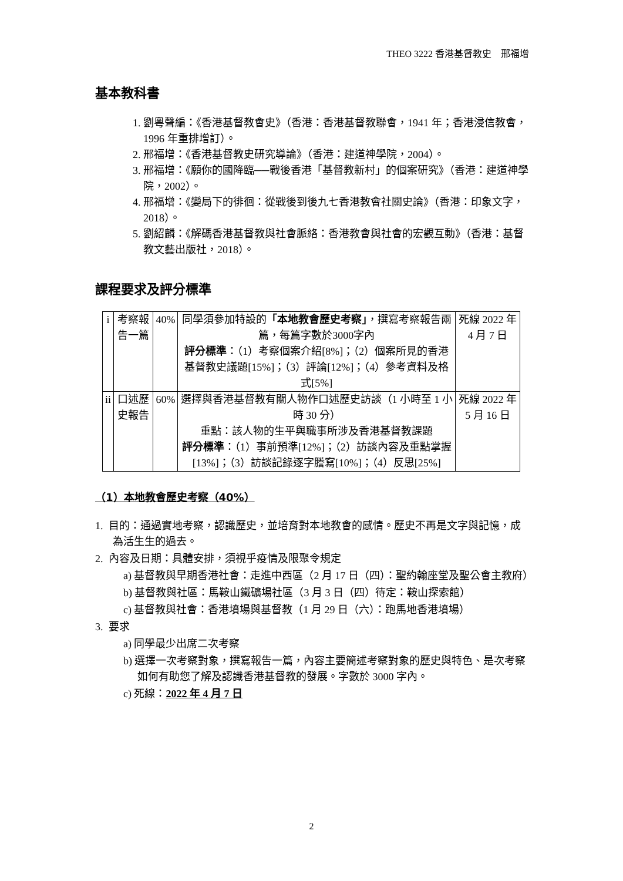THEO 3222 香港基督教史　邢福增
基本教科書
1. 劉粵聲編：《香港基督教會史》（香港：香港基督教聯會，1941 年；香港浸信教會，1996 年重排增訂）。
2. 邢福增：《香港基督教史研究導論》（香港：建道神學院，2004）。
3. 邢福增：《願你的國降臨──戰後香港「基督教新村」的個案研究》（香港：建道神學院，2002）。
4. 邢福增：《變局下的徘徊：從戰後到後九七香港教會社關史論》（香港：印象文字，2018）。
5. 劉紹麟：《解碼香港基督教與社會脈絡：香港教會與社會的宏觀互動》（香港：基督教文藝出版社，2018）。
課程要求及評分標準
| i | 考察報告一篇 | 40% | 同學須參加特設的 「本地教會歷史考察」 ，撰寫考察報告兩篇，每篇字數於3000字內 評分標準 ：（1）考察個案介紹[8%]；（2）個案所見的香港基督教史議題[15%]；（3）評論[12%]；（4）參考資料及格式[5%] | 死線 2022 年 4 月 7 日 |
| ii | 口述歷史報告 | 60% | 選擇與香港基督教有關人物作口述歷史訪談（1 小時至 1 小時 30 分） 重點：該人物的生平與職事所涉及香港基督教課題 評分標準 ：（1）事前預準[12%]；（2）訪談內容及重點掌握[13%]；（3）訪談記錄逐字謄寫[10%]；（4）反思[25%] | 死線 2022 年 5 月 16 日 |
（1）本地教會歷史考察（40%）
1. 目的：通過實地考察，認識歷史，並培育對本地教會的感情。歷史不再是文字與記憶，成為活生生的過去。
2. 內容及日期：具體安排，須視乎疫情及限聚令規定
a) 基督教與早期香港社會：走進中西區（2 月 17 日（四）：聖約翰座堂及聖公會主教府）
b) 基督教與社區：馬鞍山鐵礦場社區（3 月 3 日（四）待定：鞍山探索館）
c) 基督教與社會：香港墳場與基督教（1 月 29 日（六）：跑馬地香港墳場）
3. 要求
a) 同學最少出席二次考察
b) 選擇一次考察對象，撰寫報告一篇，內容主要簡述考察對象的歷史與特色、是次考察如何有助您了解及認識香港基督教的發展。字數於 3000 字內。
c) 死線：2022 年 4 月 7 日
2